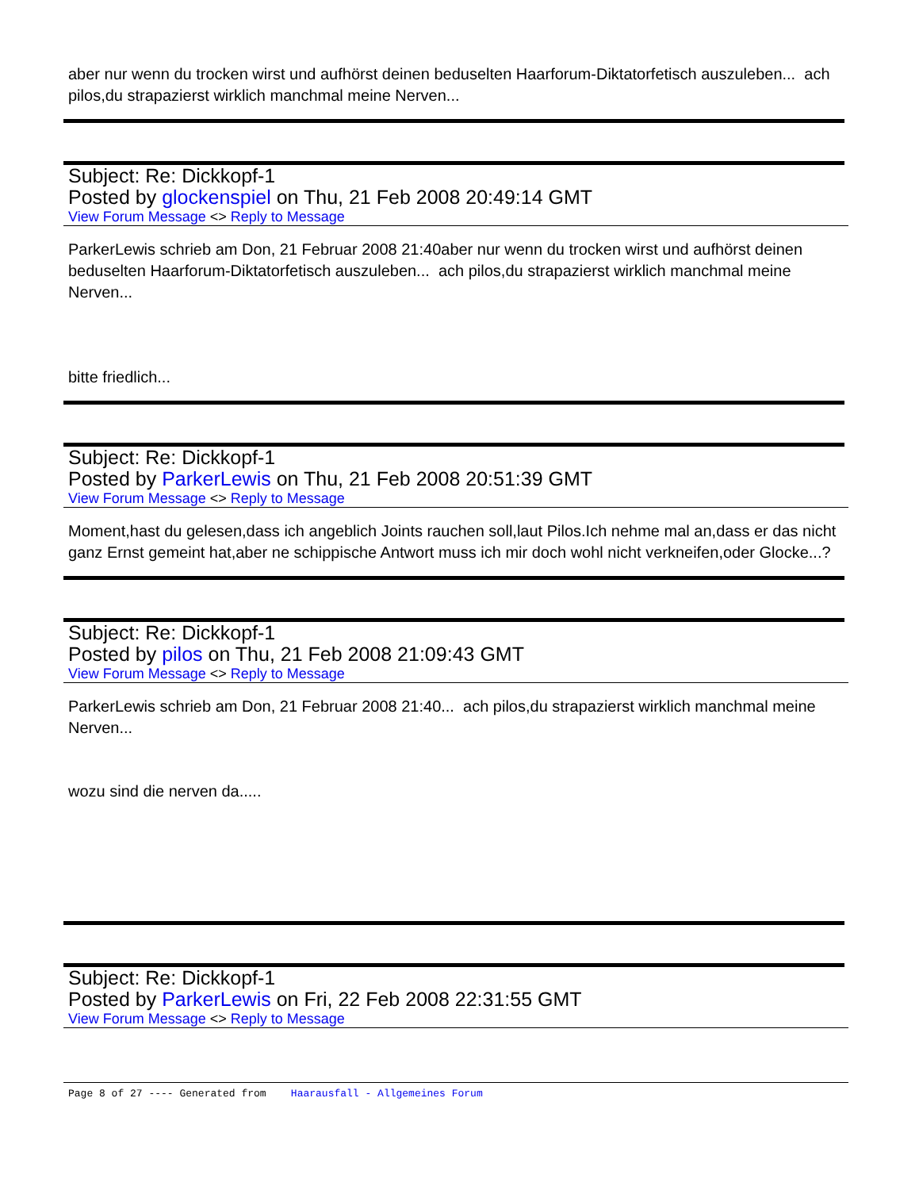aber nur wenn du trocken wirst und aufhörst deinen beduselten Haarforum-Diktatorfetisch auszuleben... ach pilos,du strapazierst wirklich manchmal meine Nerven...
Subject: Re: Dickkopf-1
Posted by glockenspiel on Thu, 21 Feb 2008 20:49:14 GMT
View Forum Message <> Reply to Message
ParkerLewis schrieb am Don, 21 Februar 2008 21:40aber nur wenn du trocken wirst und aufhörst deinen beduselten Haarforum-Diktatorfetisch auszuleben... ach pilos,du strapazierst wirklich manchmal meine Nerven...
bitte friedlich...
Subject: Re: Dickkopf-1
Posted by ParkerLewis on Thu, 21 Feb 2008 20:51:39 GMT
View Forum Message <> Reply to Message
Moment,hast du gelesen,dass ich angeblich Joints rauchen soll,laut Pilos.Ich nehme mal an,dass er das nicht ganz Ernst gemeint hat,aber ne schippische Antwort muss ich mir doch wohl nicht verkneifen,oder Glocke...?
Subject: Re: Dickkopf-1
Posted by pilos on Thu, 21 Feb 2008 21:09:43 GMT
View Forum Message <> Reply to Message
ParkerLewis schrieb am Don, 21 Februar 2008 21:40... ach pilos,du strapazierst wirklich manchmal meine Nerven...
wozu sind die nerven da.....
Subject: Re: Dickkopf-1
Posted by ParkerLewis on Fri, 22 Feb 2008 22:31:55 GMT
View Forum Message <> Reply to Message
Page 8 of 27 ---- Generated from Haarausfall - Allgemeines Forum